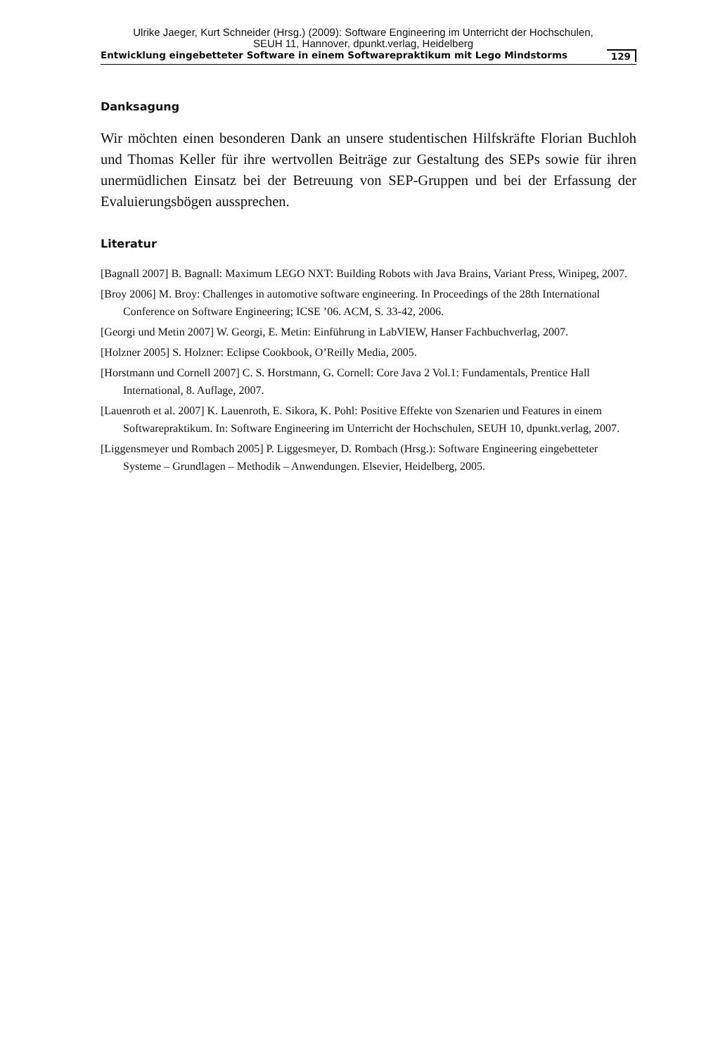Ulrike Jaeger, Kurt Schneider (Hrsg.) (2009): Software Engineering im Unterricht der Hochschulen,
SEUH 11, Hannover, dpunkt.verlag, Heidelberg
Entwicklung eingebetteter Software in einem Softwarepraktikum mit Lego Mindstorms 129
Danksagung
Wir möchten einen besonderen Dank an unsere studentischen Hilfskräfte Florian Buchloh und Thomas Keller für ihre wertvollen Beiträge zur Gestaltung des SEPs sowie für ihren unermüdlichen Einsatz bei der Betreuung von SEP-Gruppen und bei der Erfassung der Evaluierungsbögen aussprechen.
Literatur
[Bagnall 2007] B. Bagnall: Maximum LEGO NXT: Building Robots with Java Brains, Variant Press, Winipeg, 2007.
[Broy 2006] M. Broy: Challenges in automotive software engineering. In Proceedings of the 28th International Conference on Software Engineering; ICSE ’06. ACM, S. 33-42, 2006.
[Georgi und Metin 2007] W. Georgi, E. Metin: Einführung in LabVIEW, Hanser Fachbuchverlag, 2007.
[Holzner 2005] S. Holzner: Eclipse Cookbook, O’Reilly Media, 2005.
[Horstmann und Cornell 2007] C. S. Horstmann, G. Cornell: Core Java 2 Vol.1: Fundamentals, Prentice Hall International, 8. Auflage, 2007.
[Lauenroth et al. 2007] K. Lauenroth, E. Sikora, K. Pohl: Positive Effekte von Szenarien und Features in einem Softwarepraktikum. In: Software Engineering im Unterricht der Hochschulen, SEUH 10, dpunkt.verlag, 2007.
[Liggensmeyer und Rombach 2005] P. Liggesmeyer, D. Rombach (Hrsg.): Software Engineering eingebetteter Systeme – Grundlagen – Methodik – Anwendungen. Elsevier, Heidelberg, 2005.